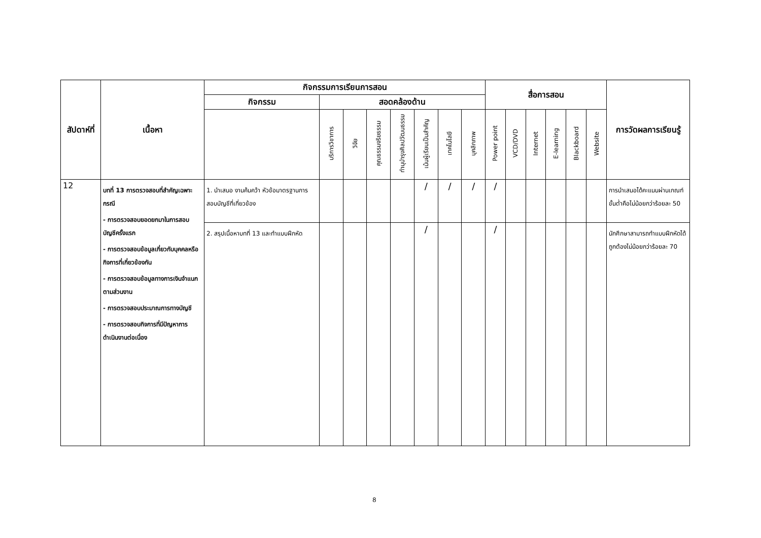| สัปดาห์ที่ | เนื้อหา | กิจกรรมการเรียนการสอน | | | | | | | | สื่อการสอน | | | | | | การวัดผลการเรียนรู้ |
| --- | --- | --- | --- | --- | --- | --- | --- | --- | --- | --- | --- | --- | --- | --- | --- | --- |
| | | กิจกรรม | สอดคล้องด้าน | | | | | | | | | | | | | |
| | | | บริการวิชาการ | วิจัย | คุณธรรมจริยธรรม | ทำนุบำรุงศิลปวัฒนธรรม | เน้นผู้เรียนเป็นสำคัญ | เทคโนโลยี | บุคลิกภาพ | Power point | VCD/DVD | Internet | E-learning | Blackboard | Website | |
| 12 | บทที่ 13 การตรวจสอบที่สำคัญเฉพาะกรณี - การตรวจสอบยอดยกมาในการสอบบัญชีครั้งแรก - การตรวจสอบข้อมูลเกี่ยวกับบุคคลหรือกิจการที่เกี่ยวข้องกัน - การตรวจสอบข้อมูลทางการเงินจำแนกตามส่วนงาน - การตรวจสอบประมาณการทางบัญชี - การตรวจสอบกิจการที่มีปัญหาการดำเนินงานต่อเนื่อง | 1. นำเสนอ งานค้นคว้า หัวข้อมาตรฐานการสอบบัญชีที่เกี่ยวข้อง | | | | | / | / | / | / | | | | | | การนำเสนอได้คะแนนผ่านเกณฑ์ขั้นต่ำคือไม่น้อยกว่าร้อยละ 50 |
| | | 2. สรุปเนื้อหาบทที่ 13 และทำแบบฝึกหัด | | | | | / | | | / | | | | | | นักศึกษาสามารถทำแบบฝึกหัดได้ถูกต้องไม่น้อยกว่าร้อยละ 70 |
8